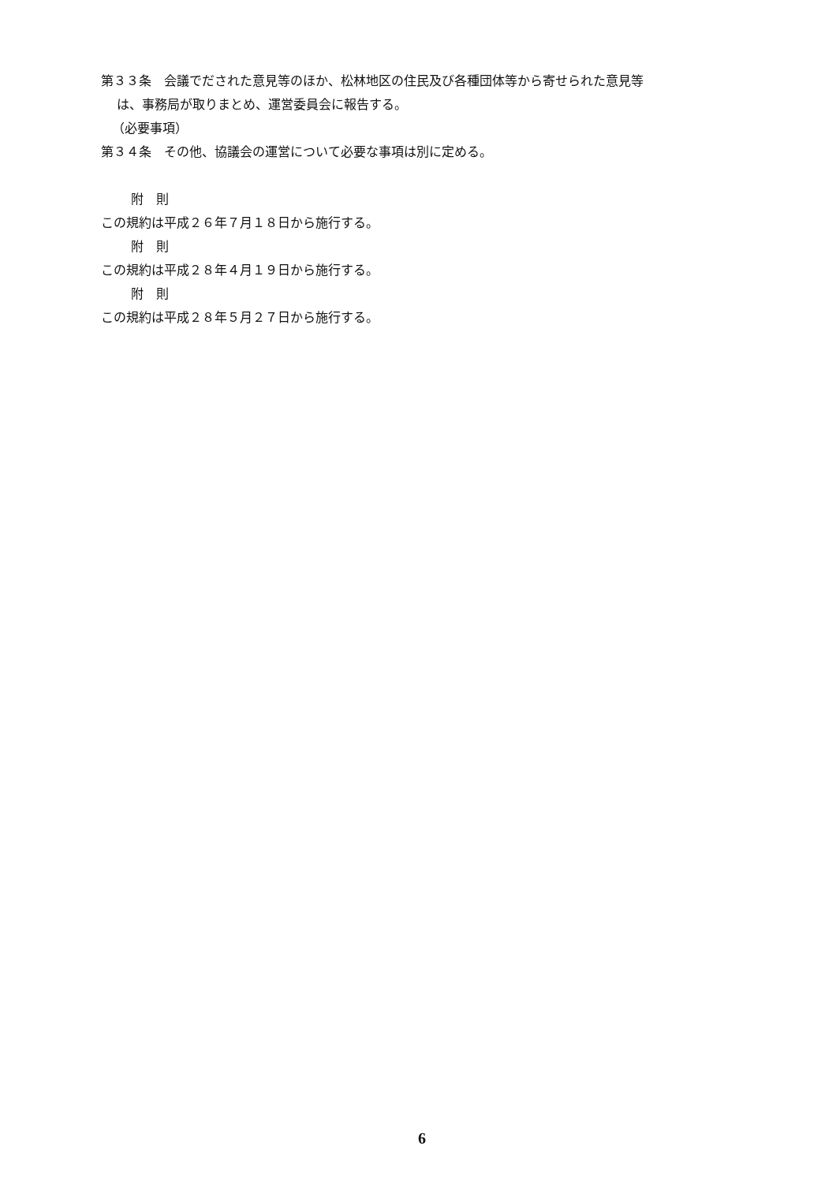第３３条　会議でだされた意見等のほか、松林地区の住民及び各種団体等から寄せられた意見等
は、事務局が取りまとめ、運営委員会に報告する。
（必要事項）
第３４条　その他、協議会の運営について必要な事項は別に定める。
附　則
この規約は平成２６年７月１８日から施行する。
附　則
この規約は平成２８年４月１９日から施行する。
附　則
この規約は平成２８年５月２７日から施行する。
6